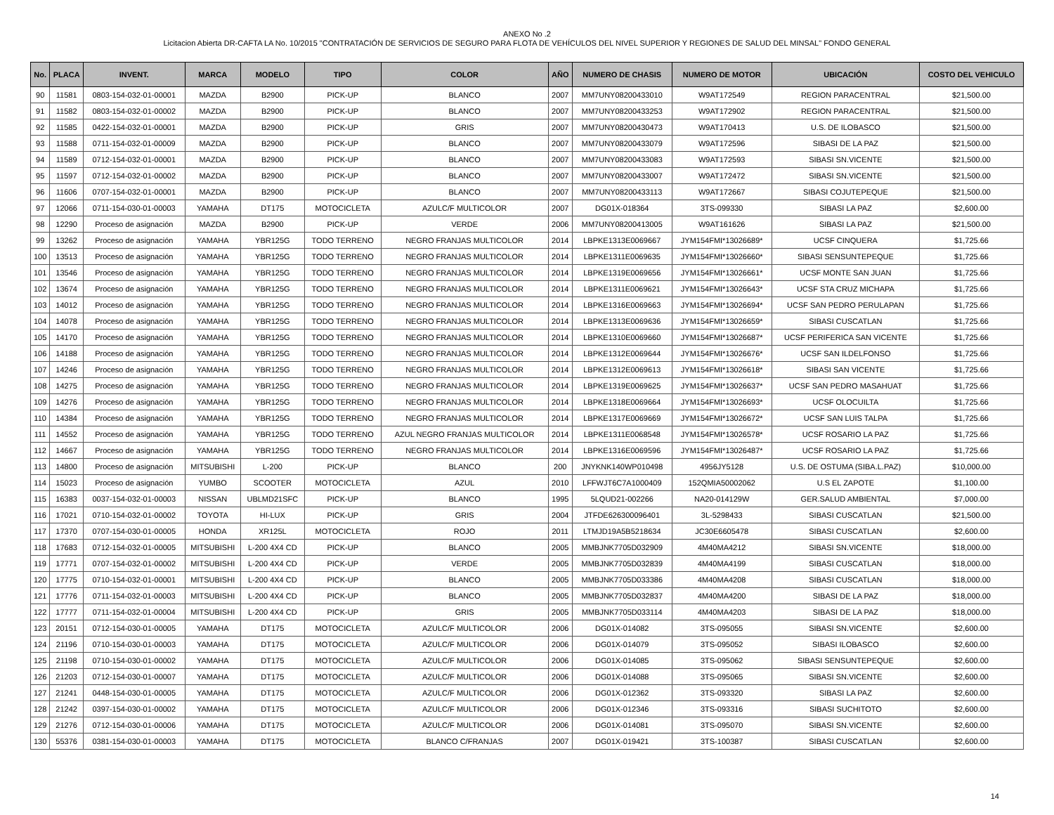ANEXO No .2
Licitacion Abierta DR-CAFTA LA No. 10/2015 "CONTRATACIÓN DE SERVICIOS DE SEGURO PARA FLOTA DE VEHÍCULOS DEL NIVEL SUPERIOR Y REGIONES DE SALUD DEL MINSAL" FONDO GENERAL
| No. | PLACA | INVENT. | MARCA | MODELO | TIPO | COLOR | AÑO | NUMERO DE CHASIS | NUMERO DE MOTOR | UBICACIÓN | COSTO DEL VEHICULO |
| --- | --- | --- | --- | --- | --- | --- | --- | --- | --- | --- | --- |
| 90 | 11581 | 0803-154-032-01-00001 | MAZDA | B2900 | PICK-UP | BLANCO | 2007 | MM7UNY08200433010 | W9AT172549 | REGION PARACENTRAL | $21,500.00 |
| 91 | 11582 | 0803-154-032-01-00002 | MAZDA | B2900 | PICK-UP | BLANCO | 2007 | MM7UNY08200433253 | W9AT172902 | REGION PARACENTRAL | $21,500.00 |
| 92 | 11585 | 0422-154-032-01-00001 | MAZDA | B2900 | PICK-UP | GRIS | 2007 | MM7UNY08200430473 | W9AT170413 | U.S. DE ILOBASCO | $21,500.00 |
| 93 | 11588 | 0711-154-032-01-00009 | MAZDA | B2900 | PICK-UP | BLANCO | 2007 | MM7UNY08200433079 | W9AT172596 | SIBASI DE LA PAZ | $21,500.00 |
| 94 | 11589 | 0712-154-032-01-00001 | MAZDA | B2900 | PICK-UP | BLANCO | 2007 | MM7UNY08200433083 | W9AT172593 | SIBASI SN.VICENTE | $21,500.00 |
| 95 | 11597 | 0712-154-032-01-00002 | MAZDA | B2900 | PICK-UP | BLANCO | 2007 | MM7UNY08200433007 | W9AT172472 | SIBASI SN.VICENTE | $21,500.00 |
| 96 | 11606 | 0707-154-032-01-00001 | MAZDA | B2900 | PICK-UP | BLANCO | 2007 | MM7UNY08200433113 | W9AT172667 | SIBASI COJUTEPEQUE | $21,500.00 |
| 97 | 12066 | 0711-154-030-01-00003 | YAMAHA | DT175 | MOTOCICLETA | AZULC/F MULTICOLOR | 2007 | DG01X-018364 | 3TS-099330 | SIBASI LA PAZ | $2,600.00 |
| 98 | 12290 | Proceso de asignación | MAZDA | B2900 | PICK-UP | VERDE | 2006 | MM7UNY08200413005 | W9AT161626 | SIBASI LA PAZ | $21,500.00 |
| 99 | 13262 | Proceso de asignación | YAMAHA | YBR125G | TODO TERRENO | NEGRO FRANJAS MULTICOLOR | 2014 | LBPKE1313E0069667 | JYM154FMI*13026689* | UCSF CINQUERA | $1,725.66 |
| 100 | 13513 | Proceso de asignación | YAMAHA | YBR125G | TODO TERRENO | NEGRO FRANJAS MULTICOLOR | 2014 | LBPKE1311E0069635 | JYM154FMI*13026660* | SIBASI SENSUNTEPEQUE | $1,725.66 |
| 101 | 13546 | Proceso de asignación | YAMAHA | YBR125G | TODO TERRENO | NEGRO FRANJAS MULTICOLOR | 2014 | LBPKE1319E0069656 | JYM154FMI*13026661* | UCSF MONTE SAN JUAN | $1,725.66 |
| 102 | 13674 | Proceso de asignación | YAMAHA | YBR125G | TODO TERRENO | NEGRO FRANJAS MULTICOLOR | 2014 | LBPKE1311E0069621 | JYM154FMI*13026643* | UCSF STA CRUZ MICHAPA | $1,725.66 |
| 103 | 14012 | Proceso de asignación | YAMAHA | YBR125G | TODO TERRENO | NEGRO FRANJAS MULTICOLOR | 2014 | LBPKE1316E0069663 | JYM154FMI*13026694* | UCSF SAN PEDRO PERULAPAN | $1,725.66 |
| 104 | 14078 | Proceso de asignación | YAMAHA | YBR125G | TODO TERRENO | NEGRO FRANJAS MULTICOLOR | 2014 | LBPKE1313E0069636 | JYM154FMI*13026659* | SIBASI CUSCATLAN | $1,725.66 |
| 105 | 14170 | Proceso de asignación | YAMAHA | YBR125G | TODO TERRENO | NEGRO FRANJAS MULTICOLOR | 2014 | LBPKE1310E0069660 | JYM154FMI*13026687* | UCSF PERIFERICA SAN VICENTE | $1,725.66 |
| 106 | 14188 | Proceso de asignación | YAMAHA | YBR125G | TODO TERRENO | NEGRO FRANJAS MULTICOLOR | 2014 | LBPKE1312E0069644 | JYM154FMI*13026676* | UCSF SAN ILDELFONSO | $1,725.66 |
| 107 | 14246 | Proceso de asignación | YAMAHA | YBR125G | TODO TERRENO | NEGRO FRANJAS MULTICOLOR | 2014 | LBPKE1312E0069613 | JYM154FMI*13026618* | SIBASI SAN VICENTE | $1,725.66 |
| 108 | 14275 | Proceso de asignación | YAMAHA | YBR125G | TODO TERRENO | NEGRO FRANJAS MULTICOLOR | 2014 | LBPKE1319E0069625 | JYM154FMI*13026637* | UCSF SAN PEDRO MASAHUAT | $1,725.66 |
| 109 | 14276 | Proceso de asignación | YAMAHA | YBR125G | TODO TERRENO | NEGRO FRANJAS MULTICOLOR | 2014 | LBPKE1318E0069664 | JYM154FMI*13026693* | UCSF OLOCUILTA | $1,725.66 |
| 110 | 14384 | Proceso de asignación | YAMAHA | YBR125G | TODO TERRENO | NEGRO FRANJAS MULTICOLOR | 2014 | LBPKE1317E0069669 | JYM154FMI*13026672* | UCSF SAN LUIS TALPA | $1,725.66 |
| 111 | 14552 | Proceso de asignación | YAMAHA | YBR125G | TODO TERRENO | AZUL NEGRO FRANJAS MULTICOLOR | 2014 | LBPKE1311E0068548 | JYM154FMI*13026578* | UCSF ROSARIO LA PAZ | $1,725.66 |
| 112 | 14667 | Proceso de asignación | YAMAHA | YBR125G | TODO TERRENO | NEGRO FRANJAS MULTICOLOR | 2014 | LBPKE1316E0069596 | JYM154FMI*13026487* | UCSF ROSARIO LA PAZ | $1,725.66 |
| 113 | 14800 | Proceso de asignación | MITSUBISHI | L-200 | PICK-UP | BLANCO | 200 | JNYKNK140WP010498 | 4956JY5128 | U.S. DE OSTUMA (SIBA.L.PAZ) | $10,000.00 |
| 114 | 15023 | Proceso de asignación | YUMBO | SCOOTER | MOTOCICLETA | AZUL | 2010 | LFFWJT6C7A1000409 | 152QMIA50002062 | U.S EL ZAPOTE | $1,100.00 |
| 115 | 16383 | 0037-154-032-01-00003 | NISSAN | UBLMD21SFC | PICK-UP | BLANCO | 1995 | 5LQUD21-002266 | NA20-014129W | GER.SALUD AMBIENTAL | $7,000.00 |
| 116 | 17021 | 0710-154-032-01-00002 | TOYOTA | HI-LUX | PICK-UP | GRIS | 2004 | JTFDE626300096401 | 3L-5298433 | SIBASI CUSCATLAN | $21,500.00 |
| 117 | 17370 | 0707-154-030-01-00005 | HONDA | XR125L | MOTOCICLETA | ROJO | 2011 | LTMJD19A5B5218634 | JC30E6605478 | SIBASI CUSCATLAN | $2,600.00 |
| 118 | 17683 | 0712-154-032-01-00005 | MITSUBISHI | L-200 4X4 CD | PICK-UP | BLANCO | 2005 | MMBJNK7705D032909 | 4M40MA4212 | SIBASI SN.VICENTE | $18,000.00 |
| 119 | 17771 | 0707-154-032-01-00002 | MITSUBISHI | L-200 4X4 CD | PICK-UP | VERDE | 2005 | MMBJNK7705D032839 | 4M40MA4199 | SIBASI CUSCATLAN | $18,000.00 |
| 120 | 17775 | 0710-154-032-01-00001 | MITSUBISHI | L-200 4X4 CD | PICK-UP | BLANCO | 2005 | MMBJNK7705D033386 | 4M40MA4208 | SIBASI CUSCATLAN | $18,000.00 |
| 121 | 17776 | 0711-154-032-01-00003 | MITSUBISHI | L-200 4X4 CD | PICK-UP | BLANCO | 2005 | MMBJNK7705D032837 | 4M40MA4200 | SIBASI DE LA PAZ | $18,000.00 |
| 122 | 17777 | 0711-154-032-01-00004 | MITSUBISHI | L-200 4X4 CD | PICK-UP | GRIS | 2005 | MMBJNK7705D033114 | 4M40MA4203 | SIBASI DE LA PAZ | $18,000.00 |
| 123 | 20151 | 0712-154-030-01-00005 | YAMAHA | DT175 | MOTOCICLETA | AZULC/F MULTICOLOR | 2006 | DG01X-014082 | 3TS-095055 | SIBASI SN.VICENTE | $2,600.00 |
| 124 | 21196 | 0710-154-030-01-00003 | YAMAHA | DT175 | MOTOCICLETA | AZULC/F MULTICOLOR | 2006 | DG01X-014079 | 3TS-095052 | SIBASI ILOBASCO | $2,600.00 |
| 125 | 21198 | 0710-154-030-01-00002 | YAMAHA | DT175 | MOTOCICLETA | AZULC/F MULTICOLOR | 2006 | DG01X-014085 | 3TS-095062 | SIBASI SENSUNTEPEQUE | $2,600.00 |
| 126 | 21203 | 0712-154-030-01-00007 | YAMAHA | DT175 | MOTOCICLETA | AZULC/F MULTICOLOR | 2006 | DG01X-014088 | 3TS-095065 | SIBASI SN.VICENTE | $2,600.00 |
| 127 | 21241 | 0448-154-030-01-00005 | YAMAHA | DT175 | MOTOCICLETA | AZULC/F MULTICOLOR | 2006 | DG01X-012362 | 3TS-093320 | SIBASI LA PAZ | $2,600.00 |
| 128 | 21242 | 0397-154-030-01-00002 | YAMAHA | DT175 | MOTOCICLETA | AZULC/F MULTICOLOR | 2006 | DG01X-012346 | 3TS-093316 | SIBASI SUCHITOTO | $2,600.00 |
| 129 | 21276 | 0712-154-030-01-00006 | YAMAHA | DT175 | MOTOCICLETA | AZULC/F MULTICOLOR | 2006 | DG01X-014081 | 3TS-095070 | SIBASI SN.VICENTE | $2,600.00 |
| 130 | 55376 | 0381-154-030-01-00003 | YAMAHA | DT175 | MOTOCICLETA | BLANCO C/FRANJAS | 2007 | DG01X-019421 | 3TS-100387 | SIBASI CUSCATLAN | $2,600.00 |
14